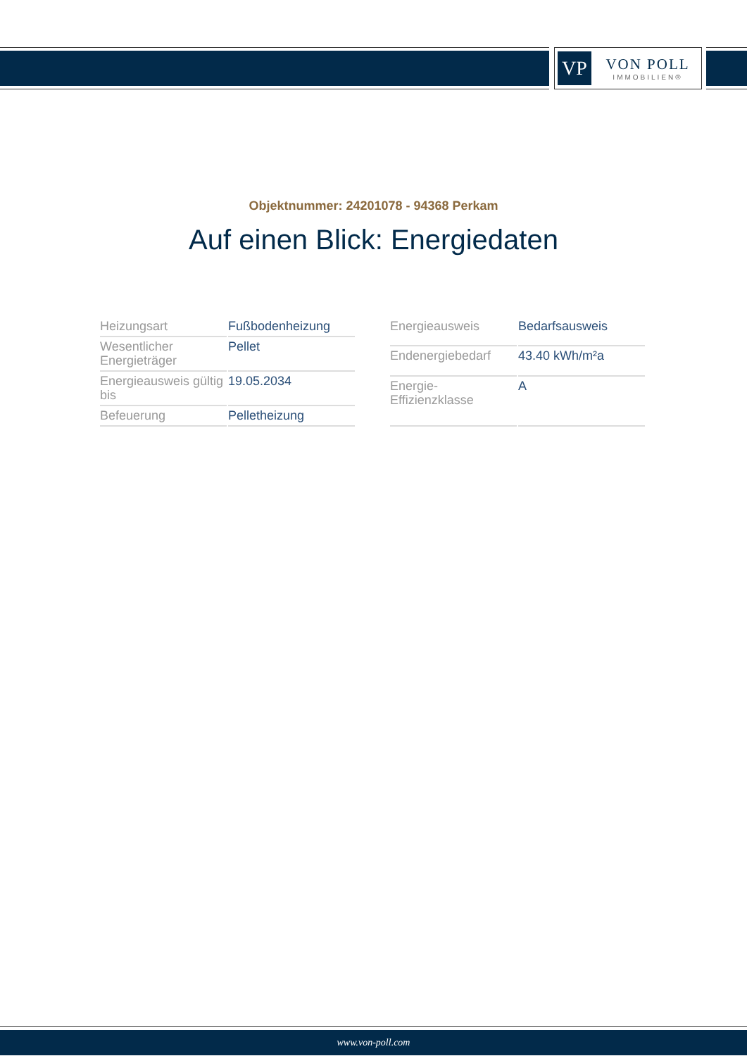VP
VON POLL
IMMOBILIEN®
Objektnummer: 24201078 - 94368 Perkam
Auf einen Blick: Energiedaten
| Heizungsart | Fußbodenheizung |
| Wesentlicher Energieträger | Pellet |
| Energieausweis gültig bis | 19.05.2034 |
| Befeuerung | Pelletheizung |
| Energieausweis | Bedarfsausweis |
| Endenergiebedarf | 43.40 kWh/m²a |
| Energie-Effizienzklasse | A |
www.von-poll.com